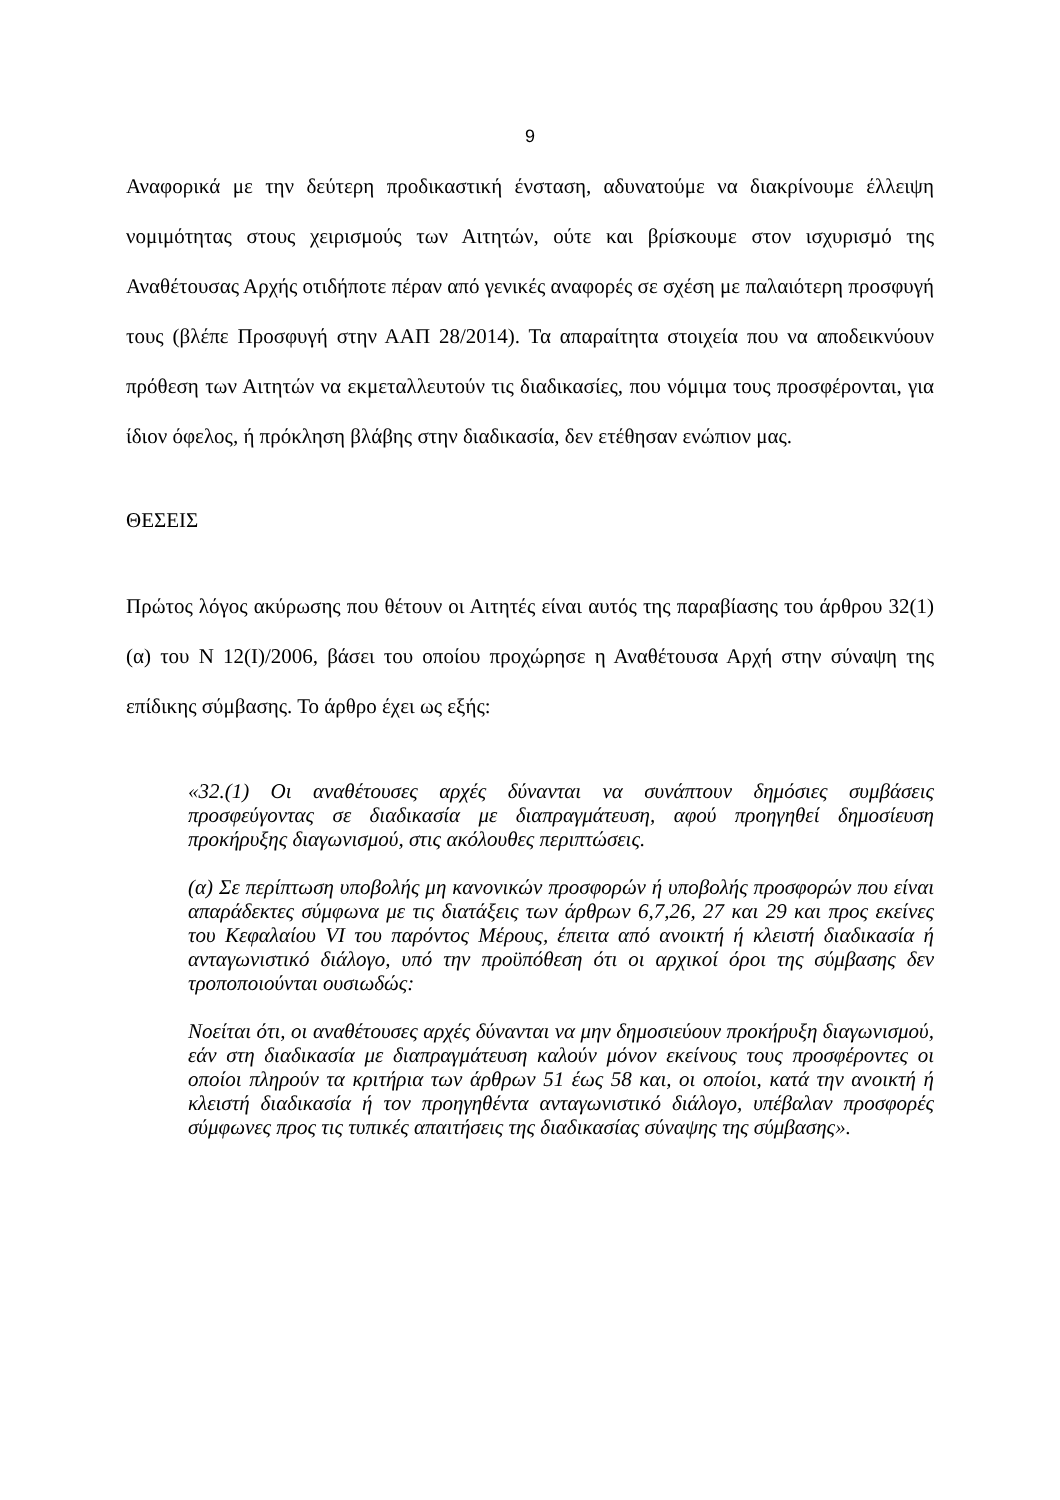9
Αναφορικά με την δεύτερη προδικαστική ένσταση, αδυνατούμε να διακρίνουμε έλλειψη νομιμότητας στους χειρισμούς των Αιτητών, ούτε και βρίσκουμε στον ισχυρισμό της Αναθέτουσας Αρχής οτιδήποτε πέραν από γενικές αναφορές σε σχέση με παλαιότερη προσφυγή τους (βλέπε Προσφυγή στην ΑΑΠ 28/2014). Τα απαραίτητα στοιχεία που να αποδεικνύουν πρόθεση των Αιτητών να εκμεταλλευτούν τις διαδικασίες, που νόμιμα τους προσφέρονται, για ίδιον όφελος, ή πρόκληση βλάβης στην διαδικασία, δεν ετέθησαν ενώπιον μας.
ΘΕΣΕΙΣ
Πρώτος λόγος ακύρωσης που θέτουν οι Αιτητές είναι αυτός της παραβίασης του άρθρου 32(1)(α) του Ν 12(Ι)/2006, βάσει του οποίου προχώρησε η Αναθέτουσα Αρχή στην σύναψη της επίδικης σύμβασης. Το άρθρο έχει ως εξής:
«32.(1) Οι αναθέτουσες αρχές δύνανται να συνάπτουν δημόσιες συμβάσεις προσφεύγοντας σε διαδικασία με διαπραγμάτευση, αφού προηγηθεί δημοσίευση προκήρυξης διαγωνισμού, στις ακόλουθες περιπτώσεις.
(α) Σε περίπτωση υποβολής μη κανονικών προσφορών ή υποβολής προσφορών που είναι απαράδεκτες σύμφωνα με τις διατάξεις των άρθρων 6,7,26, 27 και 29 και προς εκείνες του Κεφαλαίου VI του παρόντος Μέρους, έπειτα από ανοικτή ή κλειστή διαδικασία ή ανταγωνιστικό διάλογο, υπό την προϋπόθεση ότι οι αρχικοί όροι της σύμβασης δεν τροποποιούνται ουσιωδώς:
Νοείται ότι, οι αναθέτουσες αρχές δύνανται να μην δημοσιεύουν προκήρυξη διαγωνισμού, εάν στη διαδικασία με διαπραγμάτευση καλούν μόνον εκείνους τους προσφέροντες οι οποίοι πληρούν τα κριτήρια των άρθρων 51 έως 58 και, οι οποίοι, κατά την ανοικτή ή κλειστή διαδικασία ή τον προηγηθέντα ανταγωνιστικό διάλογο, υπέβαλαν προσφορές σύμφωνες προς τις τυπικές απαιτήσεις της διαδικασίας σύναψης της σύμβασης».